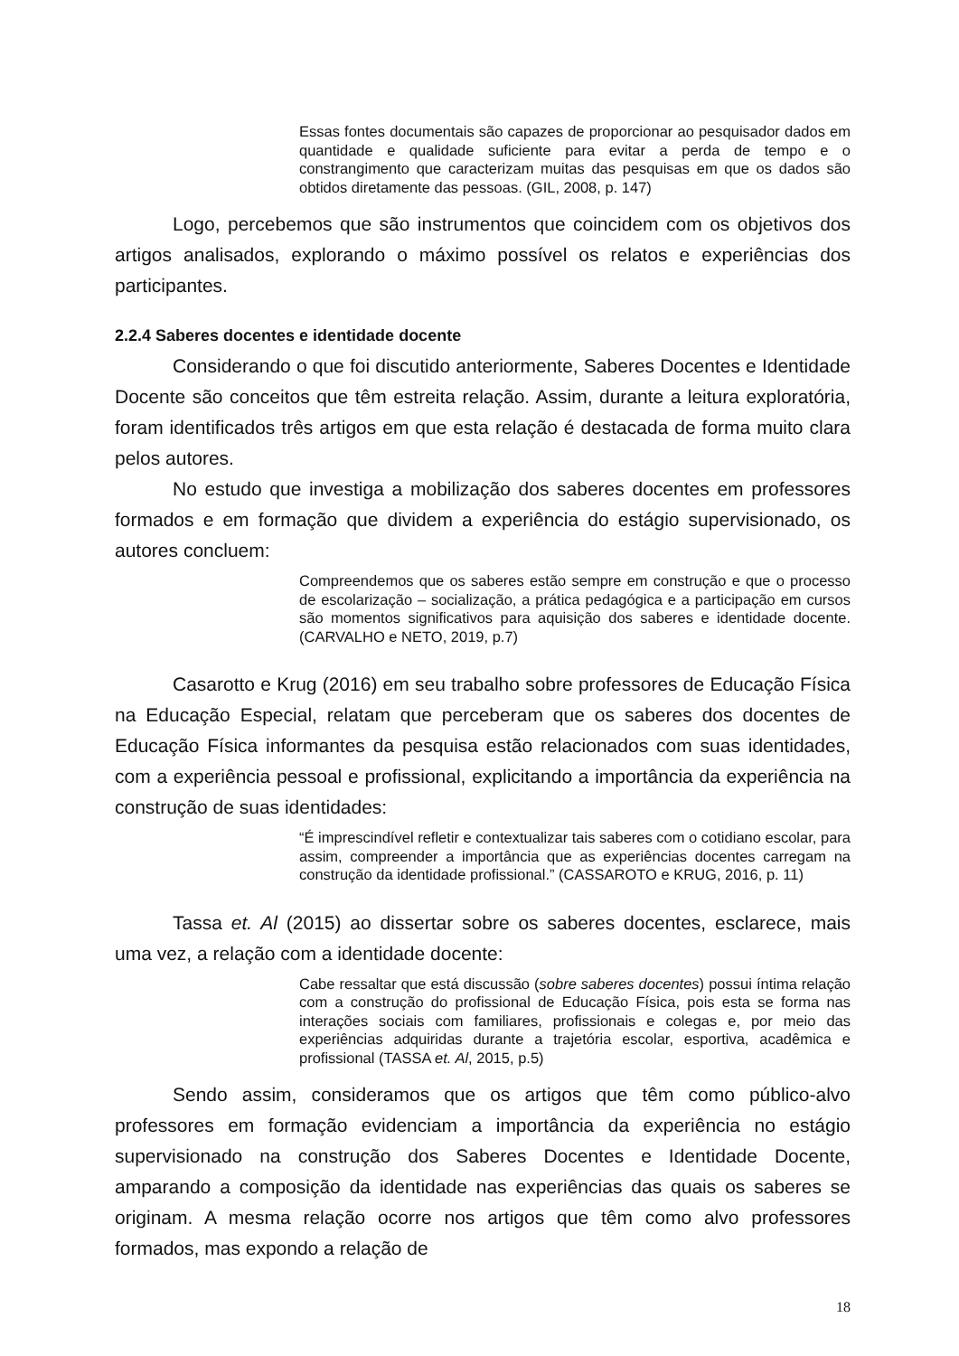Essas fontes documentais são capazes de proporcionar ao pesquisador dados em quantidade e qualidade suficiente para evitar a perda de tempo e o constrangimento que caracterizam muitas das pesquisas em que os dados são obtidos diretamente das pessoas. (GIL, 2008, p. 147)
Logo, percebemos que são instrumentos que coincidem com os objetivos dos artigos analisados, explorando o máximo possível os relatos e experiências dos participantes.
2.2.4 Saberes docentes e identidade docente
Considerando o que foi discutido anteriormente, Saberes Docentes e Identidade Docente são conceitos que têm estreita relação. Assim, durante a leitura exploratória, foram identificados três artigos em que esta relação é destacada de forma muito clara pelos autores.
No estudo que investiga a mobilização dos saberes docentes em professores formados e em formação que dividem a experiência do estágio supervisionado, os autores concluem:
Compreendemos que os saberes estão sempre em construção e que o processo de escolarização – socialização, a prática pedagógica e a participação em cursos são momentos significativos para aquisição dos saberes e identidade docente. (CARVALHO e NETO, 2019, p.7)
Casarotto e Krug (2016) em seu trabalho sobre professores de Educação Física na Educação Especial, relatam que perceberam que os saberes dos docentes de Educação Física informantes da pesquisa estão relacionados com suas identidades, com a experiência pessoal e profissional, explicitando a importância da experiência na construção de suas identidades:
“É imprescindível refletir e contextualizar tais saberes com o cotidiano escolar, para assim, compreender a importância que as experiências docentes carregam na construção da identidade profissional.” (CASSAROTO e KRUG, 2016, p. 11)
Tassa et. Al (2015) ao dissertar sobre os saberes docentes, esclarece, mais uma vez, a relação com a identidade docente:
Cabe ressaltar que está discussão (sobre saberes docentes) possui íntima relação com a construção do profissional de Educação Física, pois esta se forma nas interações sociais com familiares, profissionais e colegas e, por meio das experiências adquiridas durante a trajetória escolar, esportiva, acadêmica e profissional (TASSA et. Al, 2015, p.5)
Sendo assim, consideramos que os artigos que têm como público-alvo professores em formação evidenciam a importância da experiência no estágio supervisionado na construção dos Saberes Docentes e Identidade Docente, amparando a composição da identidade nas experiências das quais os saberes se originam. A mesma relação ocorre nos artigos que têm como alvo professores formados, mas expondo a relação de
18